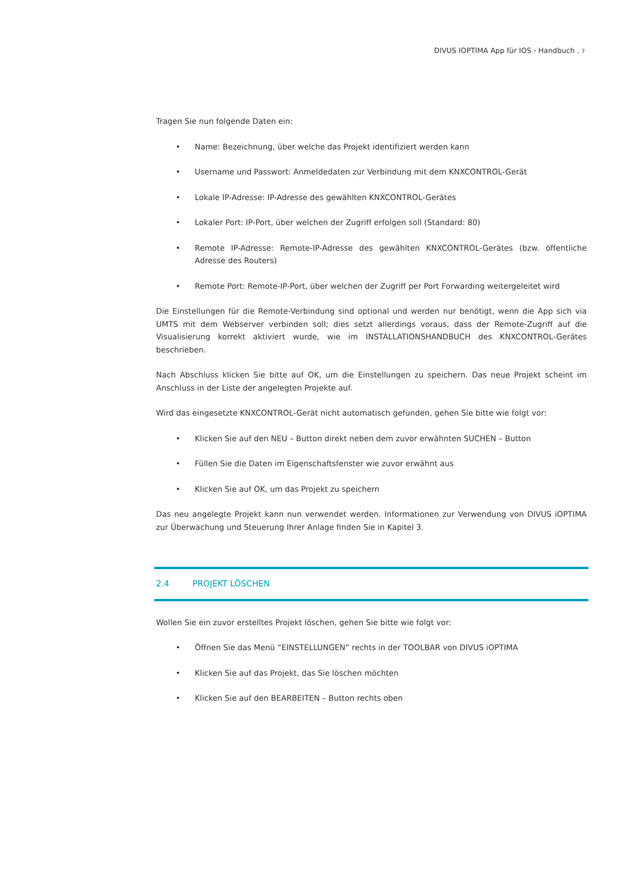DIVUS IOPTIMA App für IOS - Handbuch . 7
Tragen Sie nun folgende Daten ein:
• Name: Bezeichnung, über welche das Projekt identifiziert werden kann
• Username und Passwort: Anmeldedaten zur Verbindung mit dem KNXCONTROL-Gerät
• Lokale IP-Adresse: IP-Adresse des gewählten KNXCONTROL-Gerätes
• Lokaler Port: IP-Port, über welchen der Zugriff erfolgen soll (Standard: 80)
• Remote IP-Adresse: Remote-IP-Adresse des gewählten KNXCONTROL-Gerätes (bzw. öffentliche Adresse des Routers)
• Remote Port: Remote-IP-Port, über welchen der Zugriff per Port Forwarding weitergeleitet wird
Die Einstellungen für die Remote-Verbindung sind optional und werden nur benötigt, wenn die App sich via UMTS mit dem Webserver verbinden soll; dies setzt allerdings voraus, dass der Remote-Zugriff auf die Visualisierung korrekt aktiviert wurde, wie im INSTALLATIONSHANDBUCH des KNXCONTROL-Gerätes beschrieben.
Nach Abschluss klicken Sie bitte auf OK, um die Einstellungen zu speichern. Das neue Projekt scheint im Anschluss in der Liste der angelegten Projekte auf.
Wird das eingesetzte KNXCONTROL-Gerät nicht automatisch gefunden, gehen Sie bitte wie folgt vor:
• Klicken Sie auf den NEU – Button direkt neben dem zuvor erwähnten SUCHEN – Button
• Füllen Sie die Daten im Eigenschaftsfenster wie zuvor erwähnt aus
• Klicken Sie auf OK, um das Projekt zu speichern
Das neu angelegte Projekt kann nun verwendet werden. Informationen zur Verwendung von DIVUS iOPTIMA zur Überwachung und Steuerung Ihrer Anlage finden Sie in Kapitel 3.
2.4 PROJEKT LÖSCHEN
Wollen Sie ein zuvor erstelltes Projekt löschen, gehen Sie bitte wie folgt vor:
• Öffnen Sie das Menü “EINSTELLUNGEN” rechts in der TOOLBAR von DIVUS iOPTIMA
• Klicken Sie auf das Projekt, das Sie löschen möchten
• Klicken Sie auf den BEARBEITEN – Button rechts oben